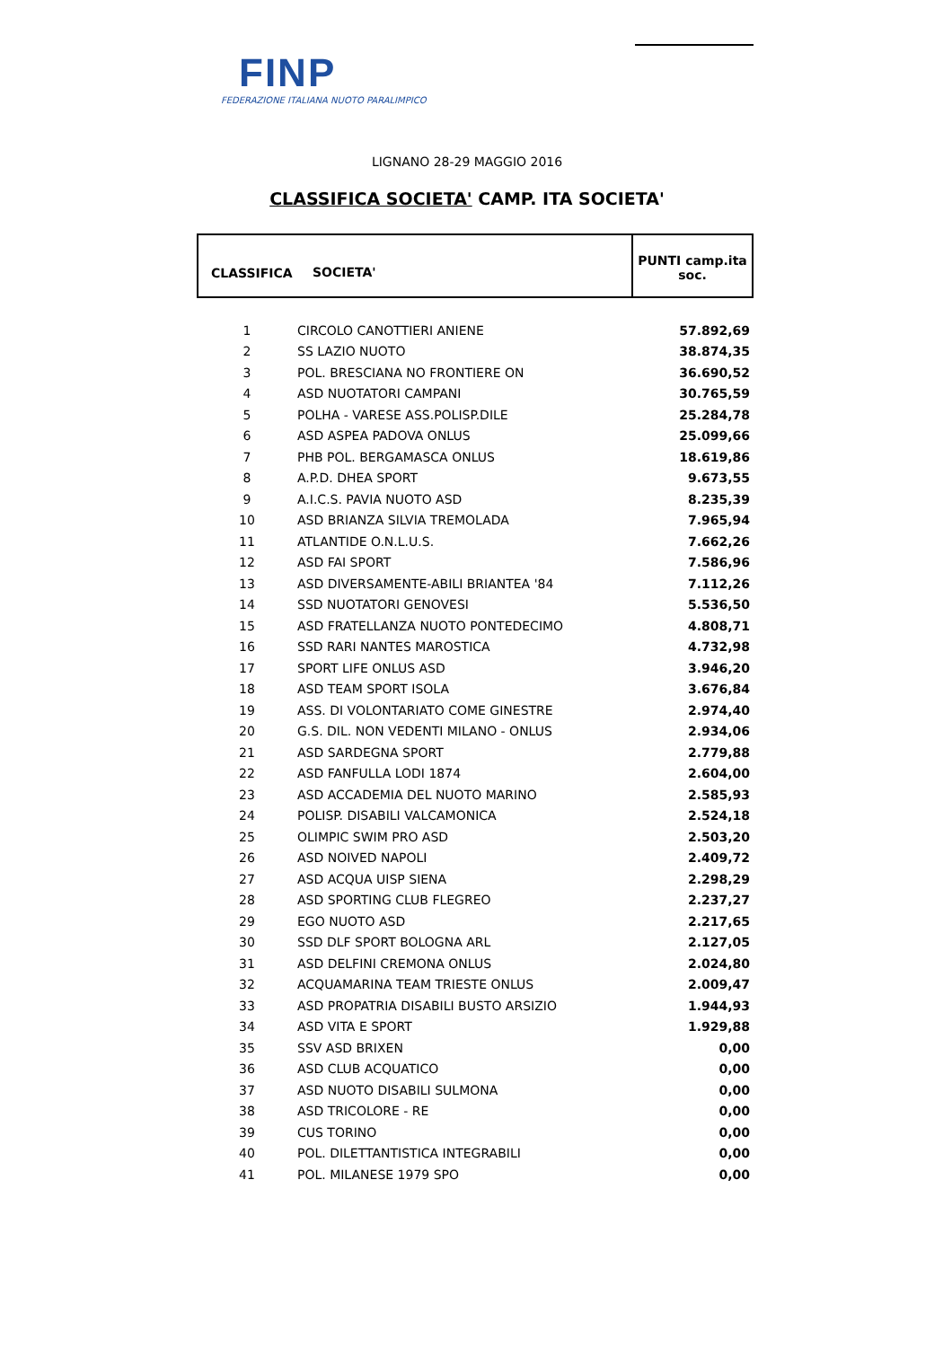FINP
FEDERAZIONE ITALIANA NUOTO PARALIMPICO
LIGNANO 28-29 MAGGIO 2016
CLASSIFICA SOCIETA' CAMP. ITA SOCIETA'
| CLASSIFICA | SOCIETA' | PUNTI camp.ita soc. |
| --- | --- | --- |
| 1 | CIRCOLO CANOTTIERI ANIENE | 57.892,69 |
| 2 | SS LAZIO NUOTO | 38.874,35 |
| 3 | POL. BRESCIANA NO FRONTIERE ON | 36.690,52 |
| 4 | ASD NUOTATORI CAMPANI | 30.765,59 |
| 5 | POLHA - VARESE ASS.POLISP.DILE | 25.284,78 |
| 6 | ASD ASPEA PADOVA ONLUS | 25.099,66 |
| 7 | PHB POL. BERGAMASCA ONLUS | 18.619,86 |
| 8 | A.P.D. DHEA SPORT | 9.673,55 |
| 9 | A.I.C.S. PAVIA NUOTO ASD | 8.235,39 |
| 10 | ASD BRIANZA SILVIA TREMOLADA | 7.965,94 |
| 11 | ATLANTIDE O.N.L.U.S. | 7.662,26 |
| 12 | ASD FAI SPORT | 7.586,96 |
| 13 | ASD DIVERSAMENTE-ABILI BRIANTEA '84 | 7.112,26 |
| 14 | SSD NUOTATORI GENOVESI | 5.536,50 |
| 15 | ASD FRATELLANZA NUOTO PONTEDECIMO | 4.808,71 |
| 16 | SSD RARI NANTES MAROSTICA | 4.732,98 |
| 17 | SPORT LIFE ONLUS ASD | 3.946,20 |
| 18 | ASD TEAM SPORT ISOLA | 3.676,84 |
| 19 | ASS. DI VOLONTARIATO COME GINESTRE | 2.974,40 |
| 20 | G.S. DIL. NON VEDENTI MILANO - ONLUS | 2.934,06 |
| 21 | ASD SARDEGNA SPORT | 2.779,88 |
| 22 | ASD FANFULLA LODI 1874 | 2.604,00 |
| 23 | ASD ACCADEMIA DEL NUOTO MARINO | 2.585,93 |
| 24 | POLISP. DISABILI VALCAMONICA | 2.524,18 |
| 25 | OLIMPIC SWIM PRO ASD | 2.503,20 |
| 26 | ASD NOIVED NAPOLI | 2.409,72 |
| 27 | ASD ACQUA UISP SIENA | 2.298,29 |
| 28 | ASD SPORTING CLUB FLEGREO | 2.237,27 |
| 29 | EGO NUOTO ASD | 2.217,65 |
| 30 | SSD DLF SPORT BOLOGNA ARL | 2.127,05 |
| 31 | ASD DELFINI CREMONA ONLUS | 2.024,80 |
| 32 | ACQUAMARINA TEAM TRIESTE ONLUS | 2.009,47 |
| 33 | ASD PROPATRIA DISABILI BUSTO ARSIZIO | 1.944,93 |
| 34 | ASD VITA E SPORT | 1.929,88 |
| 35 | SSV ASD BRIXEN | 0,00 |
| 36 | ASD CLUB ACQUATICO | 0,00 |
| 37 | ASD NUOTO DISABILI SULMONA | 0,00 |
| 38 | ASD TRICOLORE - RE | 0,00 |
| 39 | CUS TORINO | 0,00 |
| 40 | POL. DILETTANTISTICA INTEGRABILI | 0,00 |
| 41 | POL. MILANESE 1979 SPO | 0,00 |